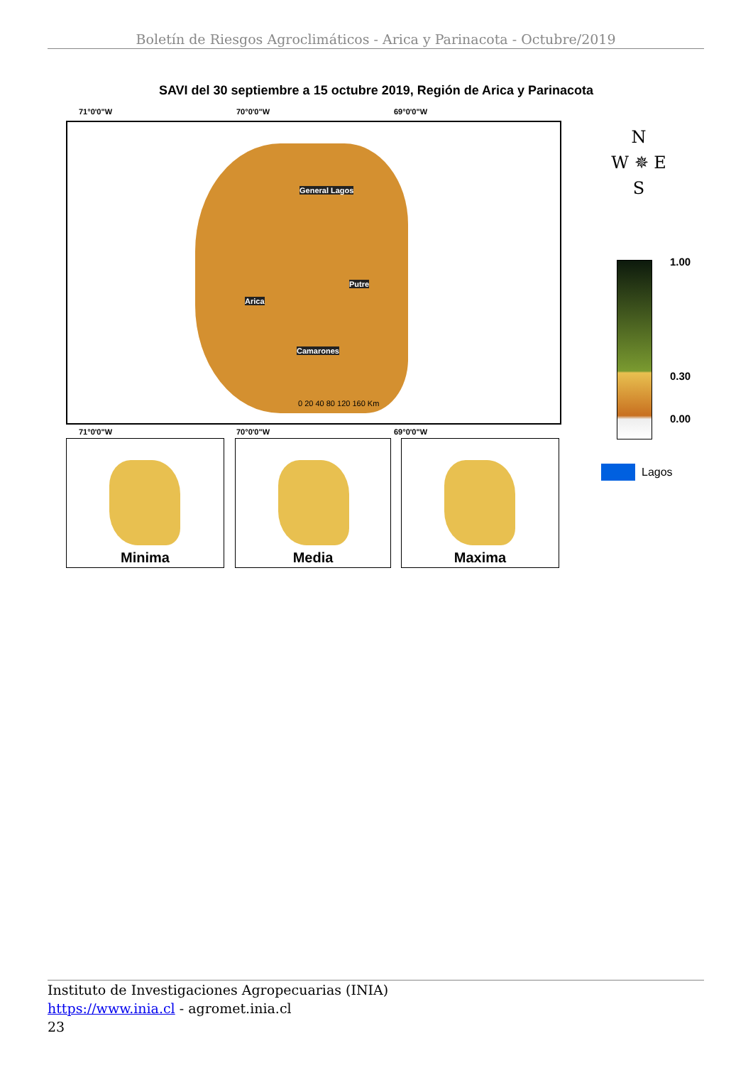Boletín de Riesgos Agroclimáticos - Arica y Parinacota - Octubre/2019
SAVI del 30 septiembre a 15 octubre 2019, Región de Arica y Parinacota
71°0'0"W 70°0'0"W 69°0'0"W
General Lagos
Putre
Arica
Camarones
0 20 40 80 120 160 Km
71°0'0"W 70°0'0"W 69°0'0"W
Minima Media Maxima
N
W ✵ E
S
1.00
0.30
0.00
Lagos
Instituto de Investigaciones Agropecuarias (INIA)
https://www.inia.cl - agromet.inia.cl
23